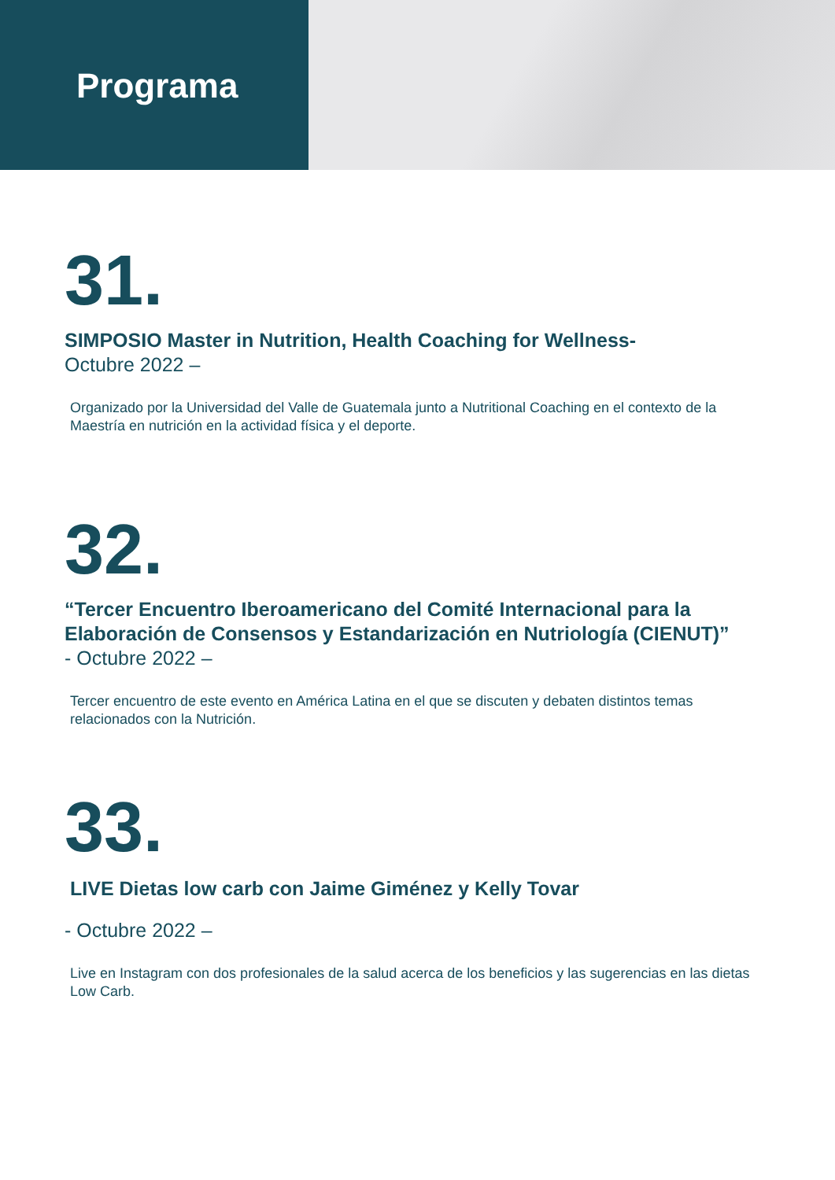Programa
31.
SIMPOSIO Master in Nutrition, Health Coaching for Wellness-
Octubre 2022 –
Organizado por la Universidad del Valle de Guatemala junto a Nutritional Coaching en el contexto de la Maestría en nutrición en la actividad física y el deporte.
32.
“Tercer Encuentro Iberoamericano del Comité Internacional para la Elaboración de Consensos y Estandarización en Nutriología (CIENUT)”
- Octubre 2022 –
Tercer encuentro de este evento en América Latina en el que se discuten y debaten distintos temas relacionados con la Nutrición.
33.
LIVE Dietas low carb con Jaime Giménez y Kelly Tovar
- Octubre 2022 –
Live en Instagram con dos profesionales de la salud acerca de los beneficios y las sugerencias en las dietas Low Carb.